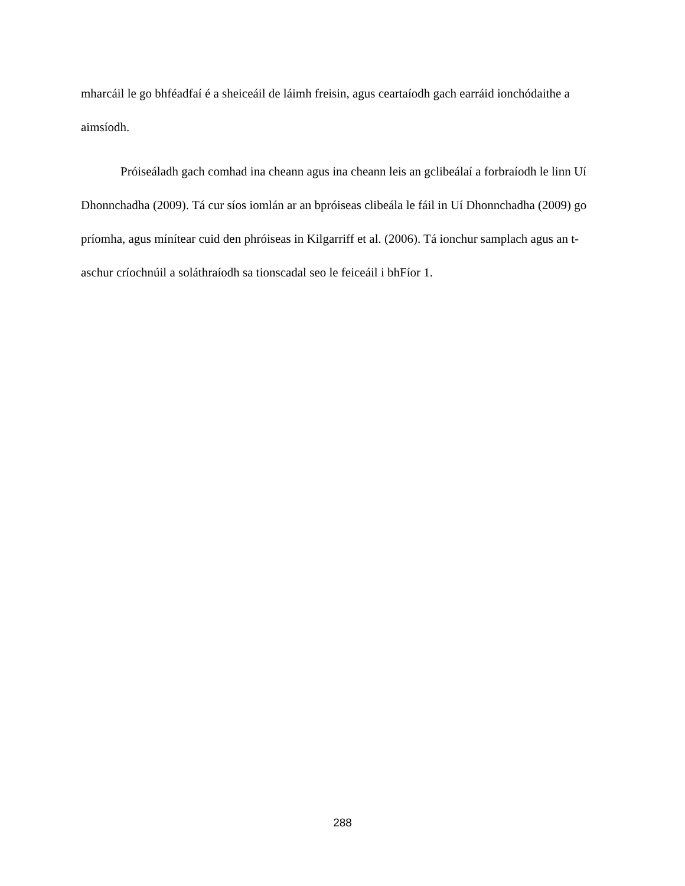mharcáil le go bhféadfaí é a sheiceáil de láimh freisin, agus ceartaíodh gach earráid ionchódaithe a aimsíodh.
Próiseáladh gach comhad ina cheann agus ina cheann leis an gclibeálaí a forbraíodh le linn Uí Dhonnchadha (2009). Tá cur síos iomlán ar an bpróiseas clibeála le fáil in Uí Dhonnchadha (2009) go príomha, agus mínítear cuid den phróiseas in Kilgarriff et al. (2006). Tá ionchur samplach agus an t-aschur críochnúil a soláthraíodh sa tionscadal seo le feiceáil i bhFíor 1.
288